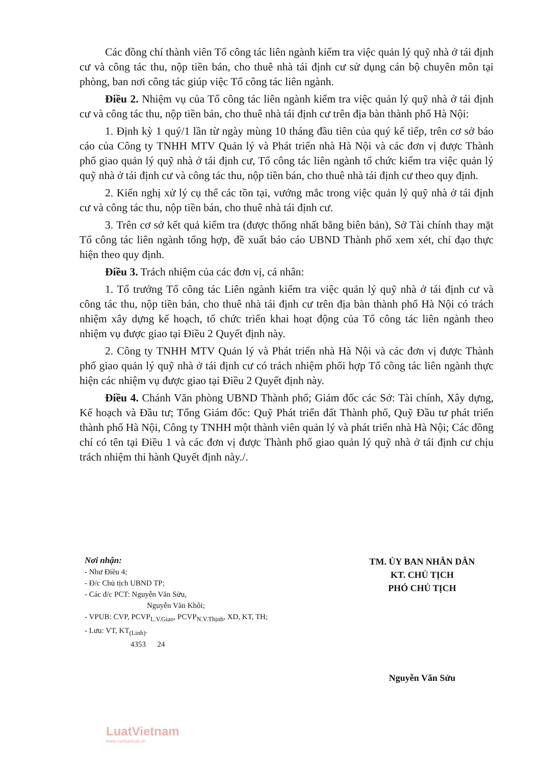Các đồng chí thành viên Tổ công tác liên ngành kiểm tra việc quản lý quỹ nhà ở tái định cư và công tác thu, nộp tiền bán, cho thuê nhà tái định cư sử dụng cán bộ chuyên môn tại phòng, ban nơi công tác giúp việc Tổ công tác liên ngành.
Điều 2. Nhiệm vụ của Tổ công tác liên ngành kiểm tra việc quản lý quỹ nhà ở tái định cư và công tác thu, nộp tiền bán, cho thuê nhà tái định cư trên địa bàn thành phố Hà Nội:
1. Định kỳ 1 quý/1 lần từ ngày mùng 10 tháng đầu tiên của quý kế tiếp, trên cơ sở báo cáo của Công ty TNHH MTV Quản lý và Phát triển nhà Hà Nội và các đơn vị được Thành phố giao quản lý quỹ nhà ở tái định cư, Tổ công tác liên ngành tổ chức kiểm tra việc quản lý quỹ nhà ở tái định cư và công tác thu, nộp tiền bán, cho thuê nhà tái định cư theo quy định.
2. Kiến nghị xử lý cụ thể các tồn tại, vướng mắc trong việc quản lý quỹ nhà ở tái định cư và công tác thu, nộp tiền bán, cho thuê nhà tái định cư.
3. Trên cơ sở kết quả kiểm tra (được thống nhất bằng biên bản), Sở Tài chính thay mặt Tổ công tác liên ngành tổng hợp, đề xuất báo cáo UBND Thành phố xem xét, chỉ đạo thực hiện theo quy định.
Điều 3. Trách nhiệm của các đơn vị, cá nhân:
1. Tổ trưởng Tổ công tác Liên ngành kiểm tra việc quản lý quỹ nhà ở tái định cư và công tác thu, nộp tiền bán, cho thuê nhà tái định cư trên địa bàn thành phố Hà Nội có trách nhiệm xây dựng kế hoạch, tổ chức triển khai hoạt động của Tổ công tác liên ngành theo nhiệm vụ được giao tại Điều 2 Quyết định này.
2. Công ty TNHH MTV Quản lý và Phát triển nhà Hà Nội và các đơn vị được Thành phố giao quản lý quỹ nhà ở tái định cư có trách nhiệm phối hợp Tổ công tác liên ngành thực hiện các nhiệm vụ được giao tại Điều 2 Quyết định này.
Điều 4. Chánh Văn phòng UBND Thành phố; Giám đốc các Sở: Tài chính, Xây dựng, Kế hoạch và Đầu tư; Tổng Giám đốc: Quỹ Phát triển đất Thành phố, Quỹ Đầu tư phát triển thành phố Hà Nội, Công ty TNHH một thành viên quản lý và phát triển nhà Hà Nội; Các đồng chí có tên tại Điều 1 và các đơn vị được Thành phố giao quản lý quỹ nhà ở tái định cư chịu trách nhiệm thi hành Quyết định này./.
Nơi nhận:
- Như Điều 4;
- Đ/c Chủ tịch UBND TP;
- Các đ/c PCT: Nguyễn Văn Sửu,
Nguyễn Văn Khôi;
- VPUB: CVP, PCVP<sub>L.V.Giao</sub>, PCVP<sub>N.V.Thịnh</sub>, XD, KT, TH;
- Lưu: VT, KT<sub>(Linh)</sub>.
4353 24
TM. ỦY BAN NHÂN DÂN
KT. CHỦ TỊCH
PHÓ CHỦ TỊCH
Nguyễn Văn Sửu
LuatVietnam
www.vanbanluat.vn